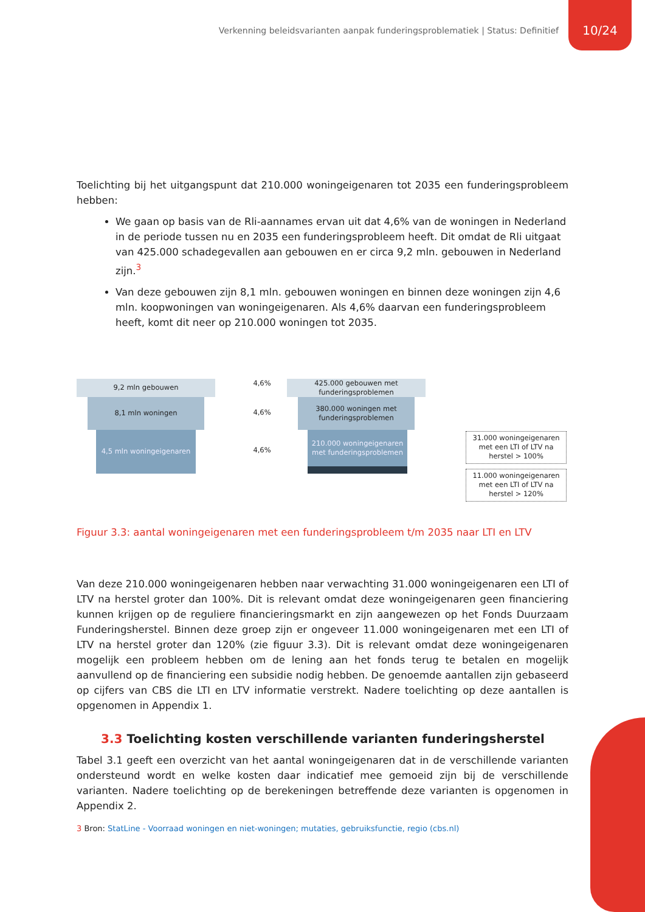Verkenning beleidsvarianten aanpak funderingsproblematiek | Status: Definitief 10/24
Toelichting bij het uitgangspunt dat 210.000 woningeigenaren tot 2035 een funderingsprobleem hebben:
We gaan op basis van de Rli-aannames ervan uit dat 4,6% van de woningen in Nederland in de periode tussen nu en 2035 een funderingsprobleem heeft. Dit omdat de Rli uitgaat van 425.000 schadegevallen aan gebouwen en er circa 9,2 mln. gebouwen in Nederland zijn.<sup>3</sup>
Van deze gebouwen zijn 8,1 mln. gebouwen woningen en binnen deze woningen zijn 4,6 mln. koopwoningen van woningeigenaren. Als 4,6% daarvan een funderingsprobleem heeft, komt dit neer op 210.000 woningen tot 2035.
9,2 mln gebouwen
8,1 mln woningen
4,5 mln woningeigenaren
4,6%
4,6%
4,6%
425.000 gebouwen met funderingsproblemen
380.000 woningen met funderingsproblemen
210.000 woningeigenaren met funderingsproblemen
31.000 woningeigenaren met een LTI of LTV na herstel > 100%
11.000 woningeigenaren met een LTI of LTV na herstel > 120%
Figuur 3.3: aantal woningeigenaren met een funderingsprobleem t/m 2035 naar LTI en LTV
Van deze 210.000 woningeigenaren hebben naar verwachting 31.000 woningeigenaren een LTI of LTV na herstel groter dan 100%. Dit is relevant omdat deze woningeigenaren geen financiering kunnen krijgen op de reguliere financieringsmarkt en zijn aangewezen op het Fonds Duurzaam Funderingsherstel. Binnen deze groep zijn er ongeveer 11.000 woningeigenaren met een LTI of LTV na herstel groter dan 120% (zie figuur 3.3). Dit is relevant omdat deze woningeigenaren mogelijk een probleem hebben om de lening aan het fonds terug te betalen en mogelijk aanvullend op de financiering een subsidie nodig hebben. De genoemde aantallen zijn gebaseerd op cijfers van CBS die LTI en LTV informatie verstrekt. Nadere toelichting op deze aantallen is opgenomen in Appendix 1.
3.3 Toelichting kosten verschillende varianten funderingsherstel
Tabel 3.1 geeft een overzicht van het aantal woningeigenaren dat in de verschillende varianten ondersteund wordt en welke kosten daar indicatief mee gemoeid zijn bij de verschillende varianten. Nadere toelichting op de berekeningen betreffende deze varianten is opgenomen in Appendix 2.
3 Bron: StatLine - Voorraad woningen en niet-woningen; mutaties, gebruiksfunctie, regio (cbs.nl)